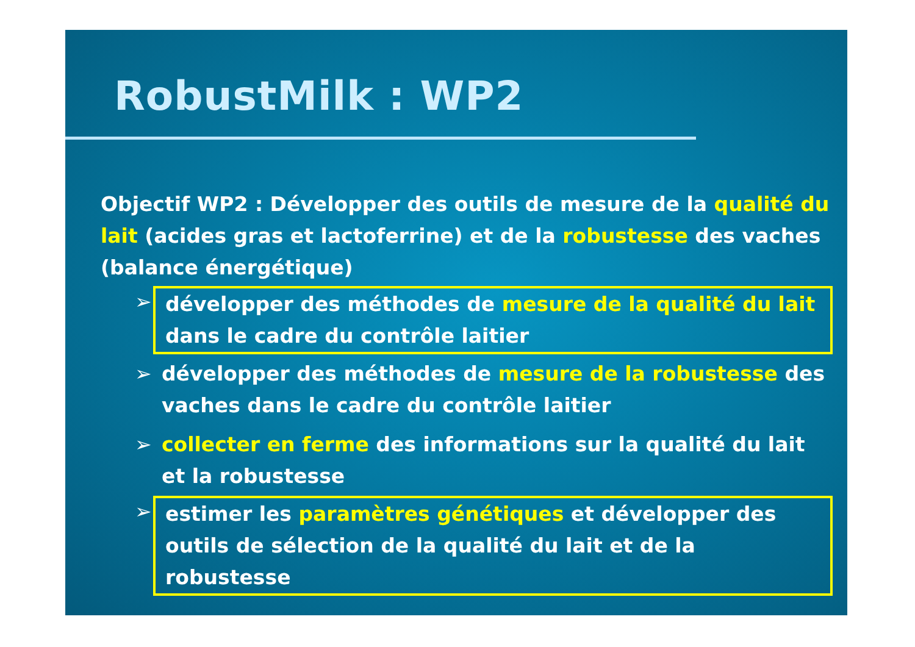RobustMilk : WP2
Objectif WP2 : Développer des outils de mesure de la qualité du lait (acides gras et lactoferrine) et de la robustesse des vaches (balance énergétique)
➢ développer des méthodes de mesure de la qualité du lait dans le cadre du contrôle laitier
➢ développer des méthodes de mesure de la robustesse des vaches dans le cadre du contrôle laitier
➢ collecter en ferme des informations sur la qualité du lait et la robustesse
➢ estimer les paramètres génétiques et développer des outils de sélection de la qualité du lait et de la robustesse